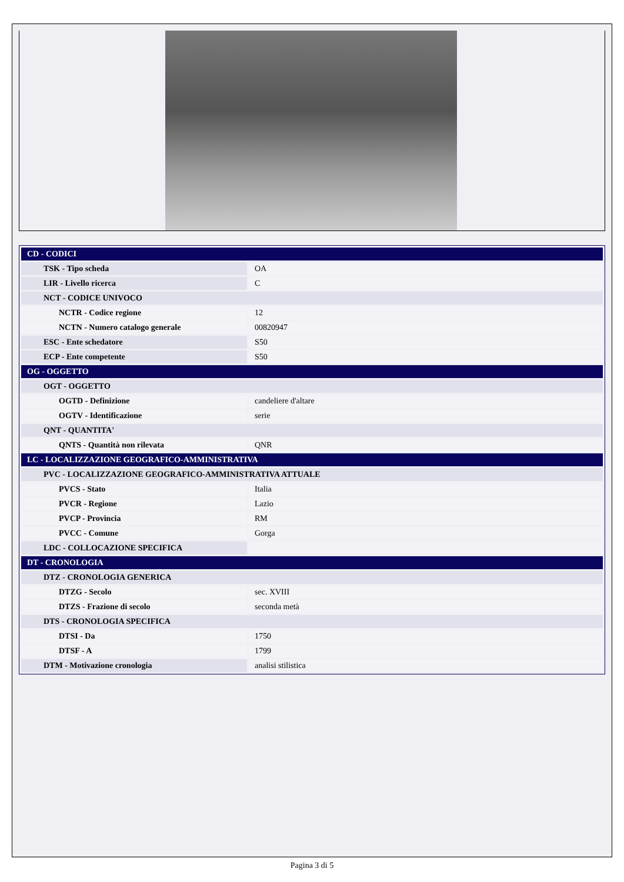| CD - CODICI | |
| TSK - Tipo scheda | OA |
| LIR - Livello ricerca | C |
| NCT - CODICE UNIVOCO | |
| NCTR - Codice regione | 12 |
| NCTN - Numero catalogo generale | 00820947 |
| ESC - Ente schedatore | S50 |
| ECP - Ente competente | S50 |
| OG - OGGETTO | |
| OGT - OGGETTO | |
| OGTD - Definizione | candeliere d'altare |
| OGTV - Identificazione | serie |
| QNT - QUANTITA' | |
| QNTS - Quantità non rilevata | QNR |
| LC - LOCALIZZAZIONE GEOGRAFICO-AMMINISTRATIVA | |
| PVC - LOCALIZZAZIONE GEOGRAFICO-AMMINISTRATIVA ATTUALE | |
| PVCS - Stato | Italia |
| PVCR - Regione | Lazio |
| PVCP - Provincia | RM |
| PVCC - Comune | Gorga |
| LDC - COLLOCAZIONE SPECIFICA | |
| DT - CRONOLOGIA | |
| DTZ - CRONOLOGIA GENERICA | |
| DTZG - Secolo | sec. XVIII |
| DTZS - Frazione di secolo | seconda metà |
| DTS - CRONOLOGIA SPECIFICA | |
| DTSI - Da | 1750 |
| DTSF - A | 1799 |
| DTM - Motivazione cronologia | analisi stilistica |
Pagina 3 di 5